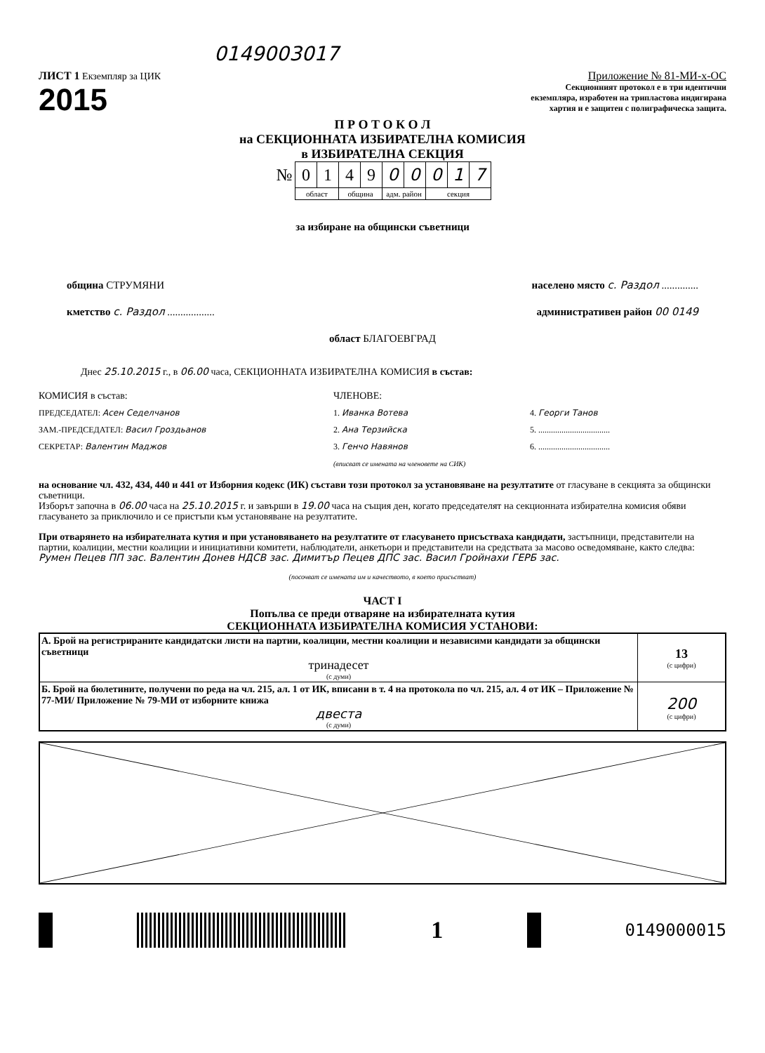0149003017
ЛИСТ 1 Екземпляр за ЦИК Приложение № 81-МИ-х-ОС
2015
Секционният протокол е в три идентични
екземпляра, изработен на трипластова индигирана
хартия и е защитен с полиграфическа защита.
П Р О Т О К О Л
на СЕКЦИОННАТА ИЗБИРАТЕЛНА КОМИСИЯ
в ИЗБИРАТЕЛНА СЕКЦИЯ
| № | 0 | 1 | 4 | 9 | 0 | 0 | 0 | 1 | 7 |
| | област | | община | | адм. район | | секция | | |
за избиране на общински съветници
община СТРУМЯНИ населено място с. Раздол ..............
кметство с. Раздол ..................
административен район 00 0149
област БЛАГОЕВГРАД
Днес 25.10.2015 г., в 06.00 часа, СЕКЦИОННАТА ИЗБИРАТЕЛНА КОМИСИЯ в състав:
КОМИСИЯ в състав:
ПРЕДСЕДАТЕЛ: Асен Седелчанов
ЗАМ.-ПРЕДСЕДАТЕЛ: Васил Гроздьанов
СЕКРЕТАР: Валентин Маджов
ЧЛЕНОВЕ:
1. Иванка Вотева
2. Ана Терзийска
3. Генчо Навянов
(вписват се имената на членовете на СИК)
4. Георги Танов
5. ..................................
6. ..................................
на основание чл. 432, 434, 440 и 441 от Изборния кодекс (ИК) състави този протокол за установяване на резултатите от гласуване в секцията за общински съветници.
Изборът започна в 06.00 часа на 25.10.2015 г. и завърши в 19.00 часа на същия ден, когато председателят на секционната избирателна комисия обяви гласуването за приключило и се пристъпи към установяване на резултатите.
При отварянето на избирателната кутия и при установяването на резултатите от гласуването присъстваха кандидати, застъпници, представители на партии, коалиции, местни коалиции и инициативни комитети, наблюдатели, анкетьори и представители на средствата за масово осведомяване, както следва: Румен Пецев ПП зас. Валентин Донев НДСВ зас. Димитър Пецев ДПС зас. Васил Гройнахи ГЕРБ зас.
(посочват се имената им и качеството, в което присъстват)
ЧАСТ I
Попълва се преди отваряне на избирателната кутия
СЕКЦИОННАТА ИЗБИРАТЕЛНА КОМИСИЯ УСТАНОВИ:
| А. Брой на регистрираните кандидатски листи на партии, коалиции, местни коалиции и независими кандидати за общински съветници тринадесет (с думи) | 13 (с цифри) |
| Б. Брой на бюлетините, получени по реда на чл. 215, ал. 1 от ИК, вписани в т. 4 на протокола по чл. 215, ал. 4 от ИК – Приложение № 77-МИ/ Приложение № 79-МИ от изборните книжа двеста (с думи) | 200 (с цифри) |
1
0149000015